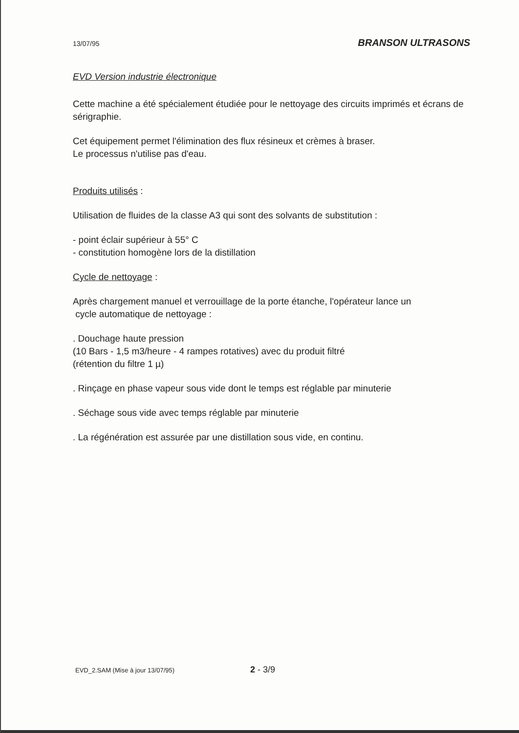13/07/95 BRANSON ULTRASONS
EVD Version industrie électronique
Cette machine a été spécialement étudiée pour le nettoyage des circuits imprimés et écrans de sérigraphie.
Cet équipement permet l'élimination des flux résineux et crèmes à braser.
Le processus n'utilise pas d'eau.
Produits utilisés :
Utilisation de fluides de la classe A3 qui sont des solvants de substitution :
- point éclair supérieur à 55° C
- constitution homogène lors de la distillation
Cycle de nettoyage :
Après chargement manuel et verrouillage de la porte étanche, l'opérateur lance un
cycle automatique de nettoyage :
. Douchage haute pression
(10 Bars - 1,5 m3/heure - 4 rampes rotatives) avec du produit filtré
(rétention du filtre 1 µ)
. Rinçage en phase vapeur sous vide dont le temps est réglable par minuterie
. Séchage sous vide avec temps réglable par minuterie
. La régénération est assurée par une distillation sous vide, en continu.
EVD_2.SAM (Mise à jour 13/07/95) 2 - 3/9